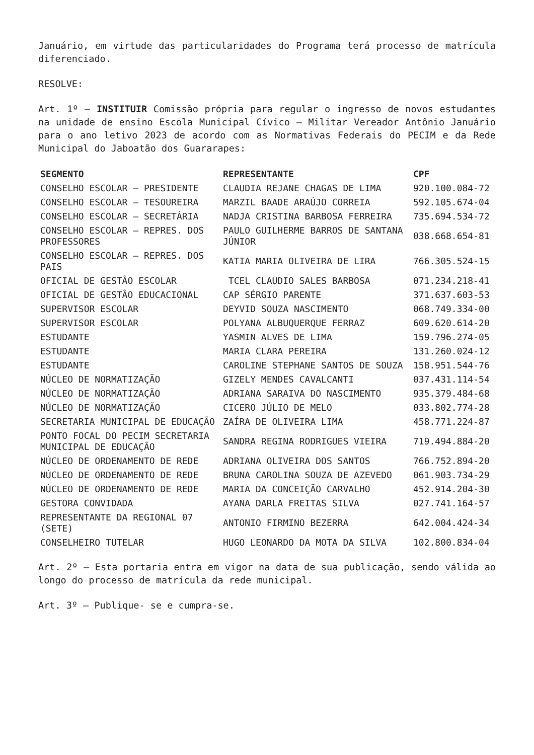Januário, em virtude das particularidades do Programa terá processo de matrícula diferenciado.
RESOLVE:
Art. 1º – INSTITUIR Comissão própria para regular o ingresso de novos estudantes na unidade de ensino Escola Municipal Cívico – Militar Vereador Antônio Januário para o ano letivo 2023 de acordo com as Normativas Federais do PECIM e da Rede Municipal do Jaboatão dos Guararapes:
| SEGMENTO | REPRESENTANTE | CPF |
| --- | --- | --- |
| CONSELHO ESCOLAR – PRESIDENTE | CLAUDIA REJANE CHAGAS DE LIMA | 920.100.084-72 |
| CONSELHO ESCOLAR – TESOUREIRA | MARZIL BAADE ARAÚJO CORREIA | 592.105.674-04 |
| CONSELHO ESCOLAR – SECRETÁRIA | NADJA CRISTINA BARBOSA FERREIRA | 735.694.534-72 |
| CONSELHO ESCOLAR – REPRES. DOS PROFESSORES | PAULO GUILHERME BARROS DE SANTANA JÚNIOR | 038.668.654-81 |
| CONSELHO ESCOLAR – REPRES. DOS PAIS | KATIA MARIA OLIVEIRA DE LIRA | 766.305.524-15 |
| OFICIAL DE GESTÃO ESCOLAR | TCEL CLAUDIO SALES BARBOSA | 071.234.218-41 |
| OFICIAL DE GESTÃO EDUCACIONAL | CAP SÉRGIO PARENTE | 371.637.603-53 |
| SUPERVISOR ESCOLAR | DEYVID SOUZA NASCIMENTO | 068.749.334-00 |
| SUPERVISOR ESCOLAR | POLYANA ALBUQUERQUE FERRAZ | 609.620.614-20 |
| ESTUDANTE | YASMIN ALVES DE LIMA | 159.796.274-05 |
| ESTUDANTE | MARIA CLARA PEREIRA | 131.260.024-12 |
| ESTUDANTE | CAROLINE STEPHANE SANTOS DE SOUZA | 158.951.544-76 |
| NÚCLEO DE NORMATIZAÇÃO | GIZELY MENDES CAVALCANTI | 037.431.114-54 |
| NÚCLEO DE NORMATIZAÇÃO | ADRIANA SARAIVA DO NASCIMENTO | 935.379.484-68 |
| NÚCLEO DE NORMATIZAÇÃO | CICERO JÚLIO DE MELO | 033.802.774-28 |
| SECRETARIA MUNICIPAL DE EDUCAÇÃO | ZAÍRA DE OLIVEIRA LIMA | 458.771.224-87 |
| PONTO FOCAL DO PECIM SECRETARIA MUNICIPAL DE EDUCAÇÃO | SANDRA REGINA RODRIGUES VIEIRA | 719.494.884-20 |
| NÚCLEO DE ORDENAMENTO DE REDE | ADRIANA OLIVEIRA DOS SANTOS | 766.752.894-20 |
| NÚCLEO DE ORDENAMENTO DE REDE | BRUNA CAROLINA SOUZA DE AZEVEDO | 061.903.734-29 |
| NÚCLEO DE ORDENAMENTO DE REDE | MARIA DA CONCEIÇÃO CARVALHO | 452.914.204-30 |
| GESTORA CONVIDADA | AYANA DARLA FREITAS SILVA | 027.741.164-57 |
| REPRESENTANTE DA REGIONAL 07 (SETE) | ANTONIO FIRMINO BEZERRA | 642.004.424-34 |
| CONSELHEIRO TUTELAR | HUGO LEONARDO DA MOTA DA SILVA | 102.800.834-04 |
Art. 2º – Esta portaria entra em vigor na data de sua publicação, sendo válida ao longo do processo de matrícula da rede municipal.
Art. 3º – Publique- se e cumpra-se.